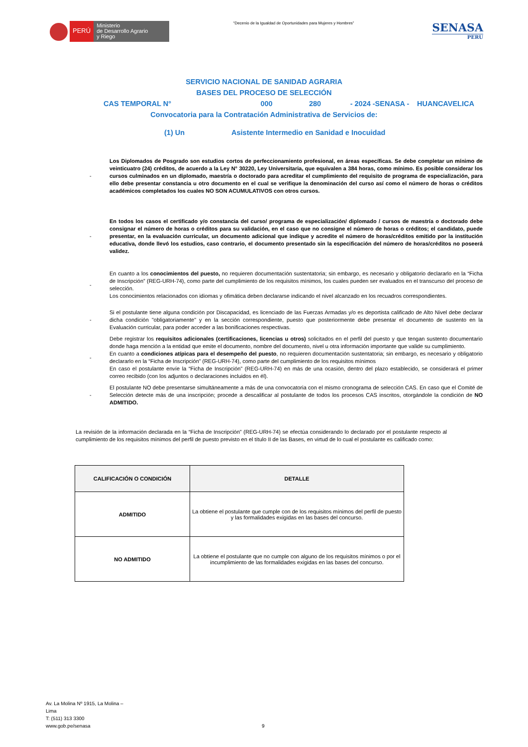PERÚ
Ministerio
de Desarrollo Agrario
y Riego
“Decenio de la Igualdad de Oportunidades para Mujeres y Hombres”
SENASA
PERU
SERVICIO NACIONAL DE SANIDAD AGRARIA
BASES DEL PROCESO DE SELECCIÓN
CAS TEMPORAL N° 000 280 - 2024 -SENASA - HUANCAVELICA
Convocatoria para la Contratación Administrativa de Servicios de:
(1) Un Asistente Intermedio en Sanidad e Inocuidad
- Los Diplomados de Posgrado son estudios cortos de perfeccionamiento profesional, en áreas específicas. Se debe completar un mínimo de veinticuatro (24) créditos, de acuerdo a la Ley N° 30220, Ley Universitaria, que equivalen a 384 horas, como mínimo. Es posible considerar los cursos culminados en un diplomado, maestría o doctorado para acreditar el cumplimiento del requisito de programa de especialización, para ello debe presentar constancia u otro documento en el cual se verifique la denominación del curso así como el número de horas o créditos académicos completados los cuales NO SON ACUMULATIVOS con otros cursos.
- En todos los casos el certificado y/o constancia del curso/ programa de especialización/ diplomado / cursos de maestría o doctorado debe consignar el número de horas o créditos para su validación, en el caso que no consigne el número de horas o créditos; el candidato, puede presentar, en la evaluación curricular, un documento adicional que indique y acredite el número de horas/créditos emitido por la institución educativa, donde llevó los estudios, caso contrario, el documento presentado sin la especificación del número de horas/créditos no poseerá validez.
- En cuanto a los conocimientos del puesto, no requieren documentación sustentatoria; sin embargo, es necesario y obligatorio declararlo en la “Ficha de Inscripción” (REG-URH-74), como parte del cumplimiento de los requisitos mínimos, los cuales pueden ser evaluados en el transcurso del proceso de selección.
Los conocimientos relacionados con idiomas y ofimática deben declararse indicando el nivel alcanzado en los recuadros correspondientes.
- Si el postulante tiene alguna condición por Discapacidad, es licenciado de las Fuerzas Armadas y/o es deportista calificado de Alto Nivel debe declarar dicha condición "obligatoriamente" y en la sección correspondiente, puesto que posteriormente debe presentar el documento de sustento en la Evaluación curricular, para poder acceder a las bonificaciones respectivas.
- Debe registrar los requisitos adicionales (certificaciones, licencias u otros) solicitados en el perfil del puesto y que tengan sustento documentario donde haga mención a la entidad que emite el documento, nombre del documento, nivel u otra información importante que valide su cumplimiento.
En cuanto a condiciones atípicas para el desempeño del puesto, no requieren documentación sustentatoria; sin embargo, es necesario y obligatorio declararlo en la “Ficha de Inscripción” (REG-URH-74), como parte del cumplimiento de los requisitos mínimos
En caso el postulante envíe la “Ficha de Inscripción” (REG-URH-74) en más de una ocasión, dentro del plazo establecido, se considerará el primer correo recibido (con los adjuntos o declaraciones incluidos en él).
- El postulante NO debe presentarse simultáneamente a más de una convocatoria con el mismo cronograma de selección CAS. En caso que el Comité de Selección detecte más de una inscripción; procede a descalificar al postulante de todos los procesos CAS inscritos, otorgándole la condición de NO ADMITIDO.
La revisión de la información declarada en la “Ficha de Inscripción” (REG-URH-74) se efectúa considerando lo declarado por el postulante respecto al cumplimiento de los requisitos mínimos del perfil de puesto previsto en el título II de las Bases, en virtud de lo cual el postulante es calificado como:
| CALIFICACIÓN O CONDICIÓN | DETALLE |
| --- | --- |
| ADMITIDO | La obtiene el postulante que cumple con de los requisitos mínimos del perfil de puesto y las formalidades exigidas en las bases del concurso. |
| NO ADMITIDO | La obtiene el postulante que no cumple con alguno de los requisitos mínimos o por el incumplimiento de las formalidades exigidas en las bases del concurso. |
Av. La Molina Nº 1915, La Molina –
Lima
T: (511) 313 3300
www.gob.pe/senasa
9